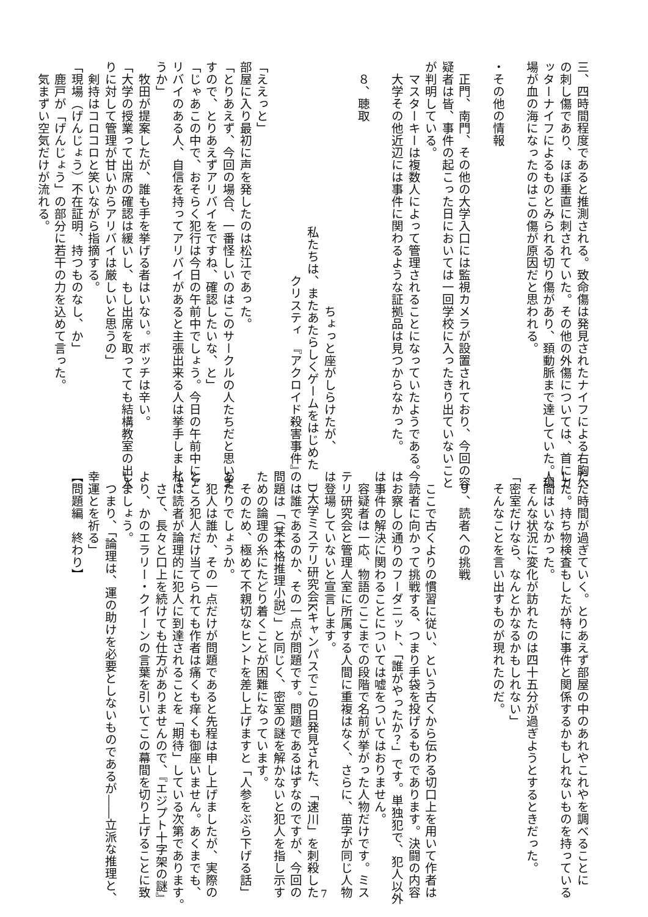三、四時間程度であると推測される。致命傷は発見されたナイフによる右胸へ
の刺し傷であり、ほぼ垂直に刺されていた。その他の外傷については、首にカ
ッターナイフによるものとみられる切り傷があり、頚動脈まで達していた。現
場が血の海になったのはこの傷が原因だと思われる。
・その他の情報
　正門、南門、その他の大学入口には監視カメラが設置されており、今回の容
疑者は皆、事件の起こった日においては一回学校に入ったきり出ていないこと
が判明している。
　マスターキーは複数人によって管理されることになっていたようである。
　大学その他近辺には事件に関わるような証拠品は見つからなかった。
　８、聴取
ちょっと座がしらけたが、
私たちは、またあたらしくゲームをはじめた
クリスティ　『アクロイド殺害事件』
「ええっと」
部屋に入り最初に声を発したのは松江であった。
「とりあえず、今回の場合、一番怪しいのはこのサークルの人たちだと思いま
すので、とりあえずアリバイをですね、確認したいな、と」
「じゃあこの中で、おそらく犯行は今日の午前中でしょう。今日の午前中にア
リバイのある人、自信を持ってアリバイがあると主張出来る人は挙手しましょ
うか」
　牧田が提案したが、誰も手を挙げる者はいない。ボッチは辛い。
「大学の授業って出席の確認は緩いし、もし出席を取ってても結構教室の出入
りに対して管理が甘いからアリバイは厳しいと思うの」
　剣持はコロコロと笑いながら指摘する。
「現場（げんじょう）不在証明、持つものなし、か」
　鹿戸が「げんじょう」の部分に若干の力を込めて言った。
　気まずい空気だけが流れる。
ただ時間が過ぎていく。とりあえず部屋の中のあれやこれやを調べることに
した。持ち物検査もしたが特に事件と関係するかもしれないものを持っている
人間はいなかった。
　そんな状況に変化が訪れたのは四十五分が過ぎようとするときだった。
「密室だけなら、なんとかなるかもしれない」
　そんなことを言い出すものが現れたのだ。
　９、読者への挑戦
　ここで古くよりの慣習に従い、という古くから伝わる切口上を用いて作者は
今読者に向かって挑戦する、つまり手袋を投げるものであります。決闘の内容
はお察しの通りのフーダニット、「誰がやったか？」です。単独犯で、犯人以外
は事件の解決に関わることについては嘘をついてはおりません。
　容疑者は一応、物語のここまでの段階で名前が挙がった人物だけです。ミス
テリ研究会と管理人室に所属する人間に重複はなく、さらに、苗字が同じ人物
は登場していないと宣言します。
　D大学ミステリ研究会Kキャンパスでこの日発見された、「速川」を刺殺した
のは誰であるのか、その一点が問題です。問題であるはずなのですが、今回の
問題は「（某本格推理小説）」と同じく、密室の謎を解かないと犯人を指し示す
ための論理の糸にたどり着くことが困難になっています。
　そのため、極めて不親切なヒントを差し上げますと「人参をぶら下げる話」
あたりでしょうか。
　犯人は誰か、その一点だけが問題であると先程は申し上げましたが、実際の
ところ犯人だけ当てられても作者は痛くも痒くも御座いません。あくまでも、
私は読者が論理的に犯人に到達されることを「期待」している次第であります。
　さて、長々と口上を続けても仕方がありませんので、『エジプト十字架の謎』
より、かのエラリー・クイーンの言葉を引いてこの幕間を切り上げることに致
しましょう。
　つまり、「論理は、運の助けを必要としないものであるが――立派な推理と、
幸運とを祈る」
【問題編　終わり】
7